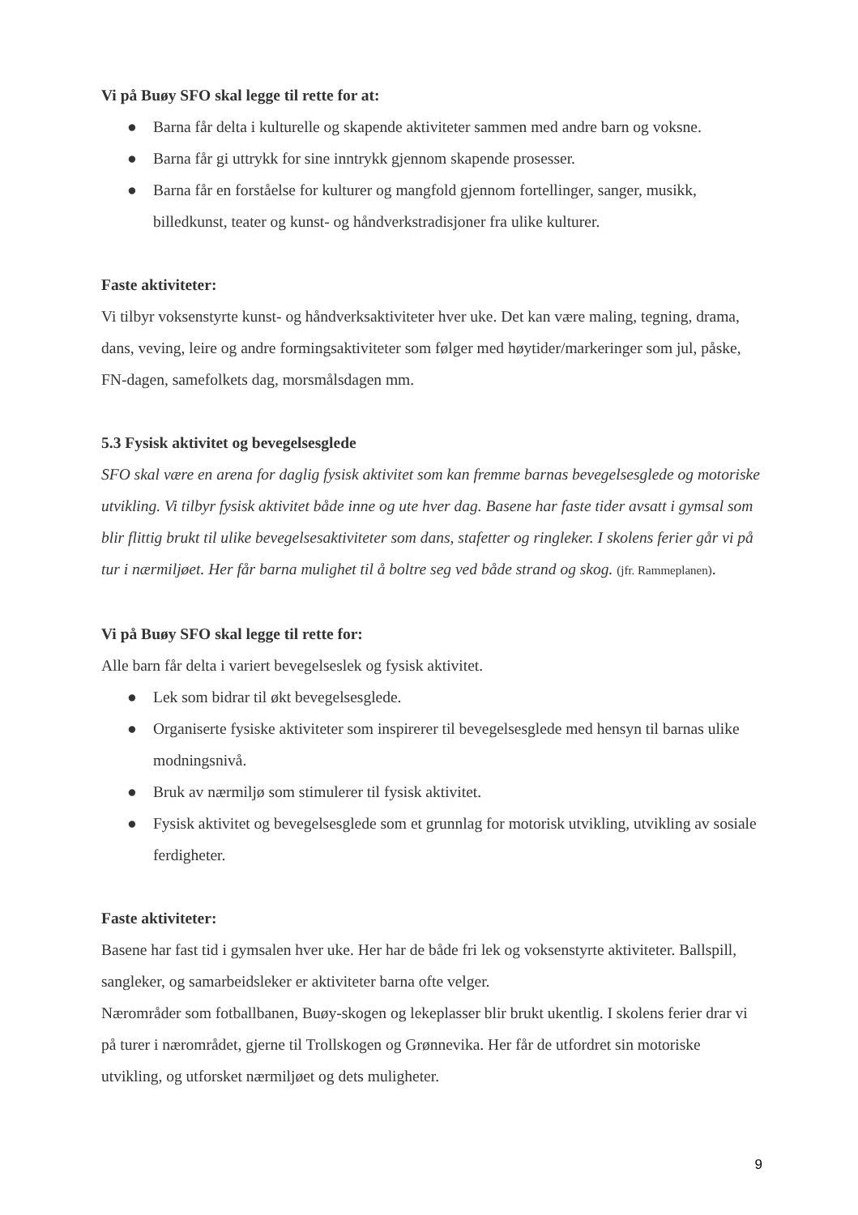Vi på Buøy SFO skal legge til rette for at:
● Barna får delta i kulturelle og skapende aktiviteter sammen med andre barn og voksne.
● Barna får gi uttrykk for sine inntrykk gjennom skapende prosesser.
● Barna får en forståelse for kulturer og mangfold gjennom fortellinger, sanger, musikk, billedkunst, teater og kunst- og håndverkstradisjoner fra ulike kulturer.
Faste aktiviteter:
Vi tilbyr voksenstyrte kunst- og håndverksaktiviteter hver uke. Det kan være maling, tegning, drama, dans, veving, leire og andre formingsaktiviteter som følger med høytider/markeringer som jul, påske, FN-dagen, samefolkets dag, morsmålsdagen mm.
5.3 Fysisk aktivitet og bevegelsesglede
SFO skal være en arena for daglig fysisk aktivitet som kan fremme barnas bevegelsesglede og motoriske utvikling. Vi tilbyr fysisk aktivitet både inne og ute hver dag. Basene har faste tider avsatt i gymsal som blir flittig brukt til ulike bevegelsesaktiviteter som dans, stafetter og ringleker. I skolens ferier går vi på tur i nærmiljøet. Her får barna mulighet til å boltre seg ved både strand og skog. (jfr. Rammeplanen).
Vi på Buøy SFO skal legge til rette for:
Alle barn får delta i variert bevegelseslek og fysisk aktivitet.
● Lek som bidrar til økt bevegelsesglede.
● Organiserte fysiske aktiviteter som inspirerer til bevegelsesglede med hensyn til barnas ulike modningsnivå.
● Bruk av nærmiljø som stimulerer til fysisk aktivitet.
● Fysisk aktivitet og bevegelsesglede som et grunnlag for motorisk utvikling, utvikling av sosiale ferdigheter.
Faste aktiviteter:
Basene har fast tid i gymsalen hver uke. Her har de både fri lek og voksenstyrte aktiviteter. Ballspill, sangleker, og samarbeidsleker er aktiviteter barna ofte velger.
Nærområder som fotballbanen, Buøy-skogen og lekeplasser blir brukt ukentlig. I skolens ferier drar vi på turer i nærområdet, gjerne til Trollskogen og Grønnevika. Her får de utfordret sin motoriske utvikling, og utforsket nærmiljøet og dets muligheter.
9